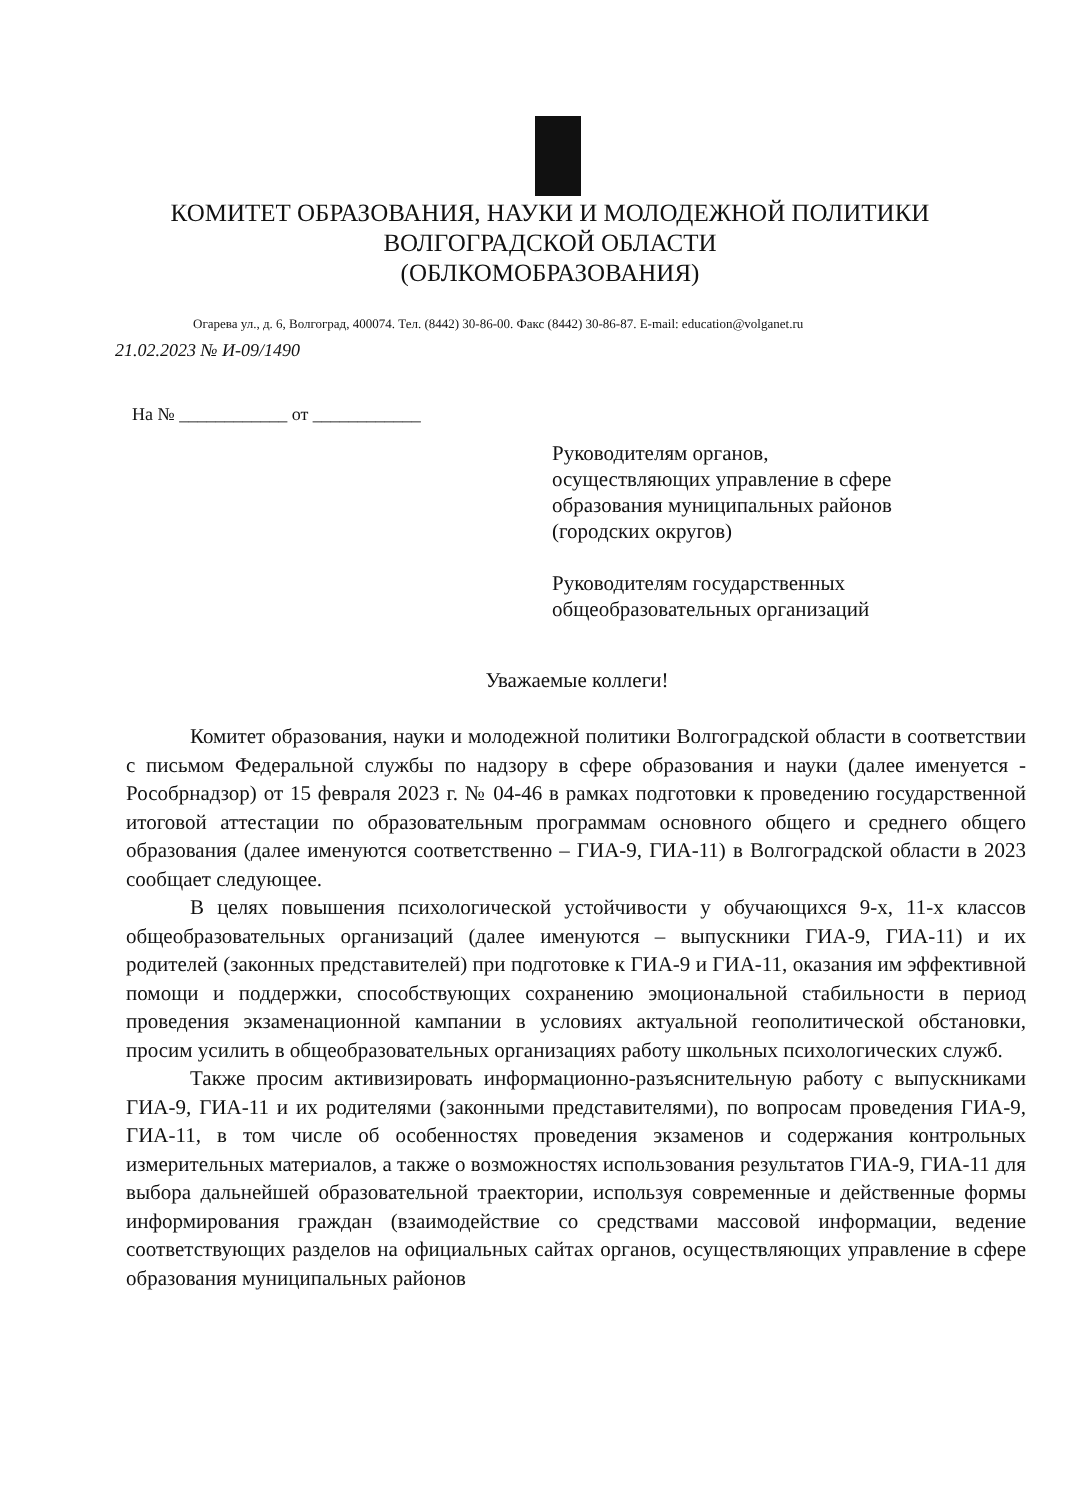КОМИТЕТ ОБРАЗОВАНИЯ, НАУКИ И МОЛОДЕЖНОЙ ПОЛИТИКИ
ВОЛГОГРАДСКОЙ ОБЛАСТИ
(ОБЛКОМОБРАЗОВАНИЯ)
Огарева ул., д. 6, Волгоград, 400074. Тел. (8442) 30-86-00. Факс (8442) 30-86-87. E-mail: education@volganet.ru
21.02.2023 № И-09/1490
На № ____________ от ____________
Руководителям органов,
осуществляющих управление в сфере
образования муниципальных районов
(городских округов)
Руководителям государственных
общеобразовательных организаций
Уважаемые коллеги!
Комитет образования, науки и молодежной политики Волгоградской области в соответствии с письмом Федеральной службы по надзору в сфере образования и науки (далее именуется - Рособрнадзор) от 15 февраля 2023 г. № 04-46 в рамках подготовки к проведению государственной итоговой аттестации по образовательным программам основного общего и среднего общего образования (далее именуются соответственно – ГИА-9, ГИА-11) в Волгоградской области в 2023 сообщает следующее.
В целях повышения психологической устойчивости у обучающихся 9-х, 11-х классов общеобразовательных организаций (далее именуются – выпускники ГИА-9, ГИА-11) и их родителей (законных представителей) при подготовке к ГИА-9 и ГИА-11, оказания им эффективной помощи и поддержки, способствующих сохранению эмоциональной стабильности в период проведения экзаменационной кампании в условиях актуальной геополитической обстановки, просим усилить в общеобразовательных организациях работу школьных психологических служб.
Также просим активизировать информационно-разъяснительную работу с выпускниками ГИА-9, ГИА-11 и их родителями (законными представителями), по вопросам проведения ГИА-9, ГИА-11, в том числе об особенностях проведения экзаменов и содержания контрольных измерительных материалов, а также о возможностях использования результатов ГИА-9, ГИА-11 для выбора дальнейшей образовательной траектории, используя современные и действенные формы информирования граждан (взаимодействие со средствами массовой информации, ведение соответствующих разделов на официальных сайтах органов, осуществляющих управление в сфере образования муниципальных районов